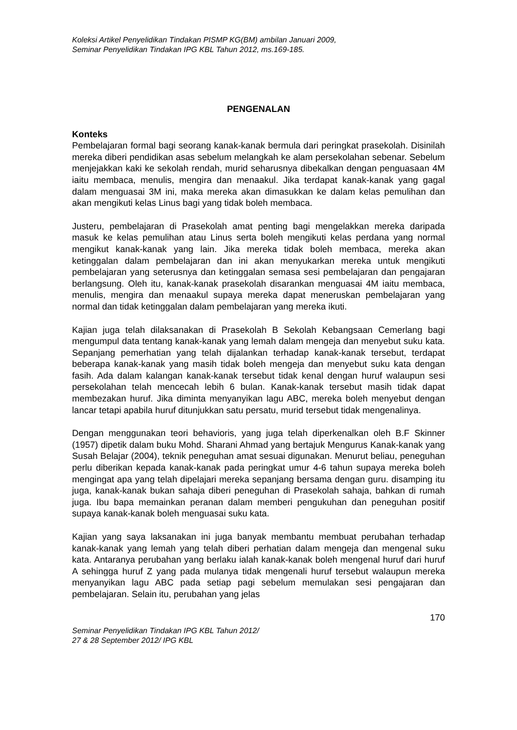Koleksi Artikel Penyelidikan Tindakan PISMP KG(BM) ambilan Januari 2009,
Seminar Penyelidikan Tindakan IPG KBL Tahun 2012, ms.169-185.
PENGENALAN
Konteks
Pembelajaran formal bagi seorang kanak-kanak bermula dari peringkat prasekolah. Disinilah mereka diberi pendidikan asas sebelum melangkah ke alam persekolahan sebenar. Sebelum menjejakkan kaki ke sekolah rendah, murid seharusnya dibekalkan dengan penguasaan 4M iaitu membaca, menulis, mengira dan menaakul. Jika terdapat kanak-kanak yang gagal dalam menguasai 3M ini, maka mereka akan dimasukkan ke dalam kelas pemulihan dan akan mengikuti kelas Linus bagi yang tidak boleh membaca.
Justeru, pembelajaran di Prasekolah amat penting bagi mengelakkan mereka daripada masuk ke kelas pemulihan atau Linus serta boleh mengikuti kelas perdana yang normal mengikut kanak-kanak yang lain. Jika mereka tidak boleh membaca, mereka akan ketinggalan dalam pembelajaran dan ini akan menyukarkan mereka untuk mengikuti pembelajaran yang seterusnya dan ketinggalan semasa sesi pembelajaran dan pengajaran berlangsung. Oleh itu, kanak-kanak prasekolah disarankan menguasai 4M iaitu membaca, menulis, mengira dan menaakul supaya mereka dapat meneruskan pembelajaran yang normal dan tidak ketinggalan dalam pembelajaran yang mereka ikuti.
Kajian juga telah dilaksanakan di Prasekolah B Sekolah Kebangsaan Cemerlang bagi mengumpul data tentang kanak-kanak yang lemah dalam mengeja dan menyebut suku kata. Sepanjang pemerhatian yang telah dijalankan terhadap kanak-kanak tersebut, terdapat beberapa kanak-kanak yang masih tidak boleh mengeja dan menyebut suku kata dengan fasih. Ada dalam kalangan kanak-kanak tersebut tidak kenal dengan huruf walaupun sesi persekolahan telah mencecah lebih 6 bulan. Kanak-kanak tersebut masih tidak dapat membezakan huruf. Jika diminta menyanyikan lagu ABC, mereka boleh menyebut dengan lancar tetapi apabila huruf ditunjukkan satu persatu, murid tersebut tidak mengenalinya.
Dengan menggunakan teori behavioris, yang juga telah diperkenalkan oleh B.F Skinner (1957) dipetik dalam buku Mohd. Sharani Ahmad yang bertajuk Mengurus Kanak-kanak yang Susah Belajar (2004), teknik peneguhan amat sesuai digunakan. Menurut beliau, peneguhan perlu diberikan kepada kanak-kanak pada peringkat umur 4-6 tahun supaya mereka boleh mengingat apa yang telah dipelajari mereka sepanjang bersama dengan guru. disamping itu juga, kanak-kanak bukan sahaja diberi peneguhan di Prasekolah sahaja, bahkan di rumah juga. Ibu bapa memainkan peranan dalam memberi pengukuhan dan peneguhan positif supaya kanak-kanak boleh menguasai suku kata.
Kajian yang saya laksanakan ini juga banyak membantu membuat perubahan terhadap kanak-kanak yang lemah yang telah diberi perhatian dalam mengeja dan mengenal suku kata. Antaranya perubahan yang berlaku ialah kanak-kanak boleh mengenal huruf dari huruf A sehingga huruf Z yang pada mulanya tidak mengenali huruf tersebut walaupun mereka menyanyikan lagu ABC pada setiap pagi sebelum memulakan sesi pengajaran dan pembelajaran. Selain itu, perubahan yang jelas
170
Seminar Penyelidikan Tindakan IPG KBL Tahun 2012/
27 & 28 September 2012/ IPG KBL